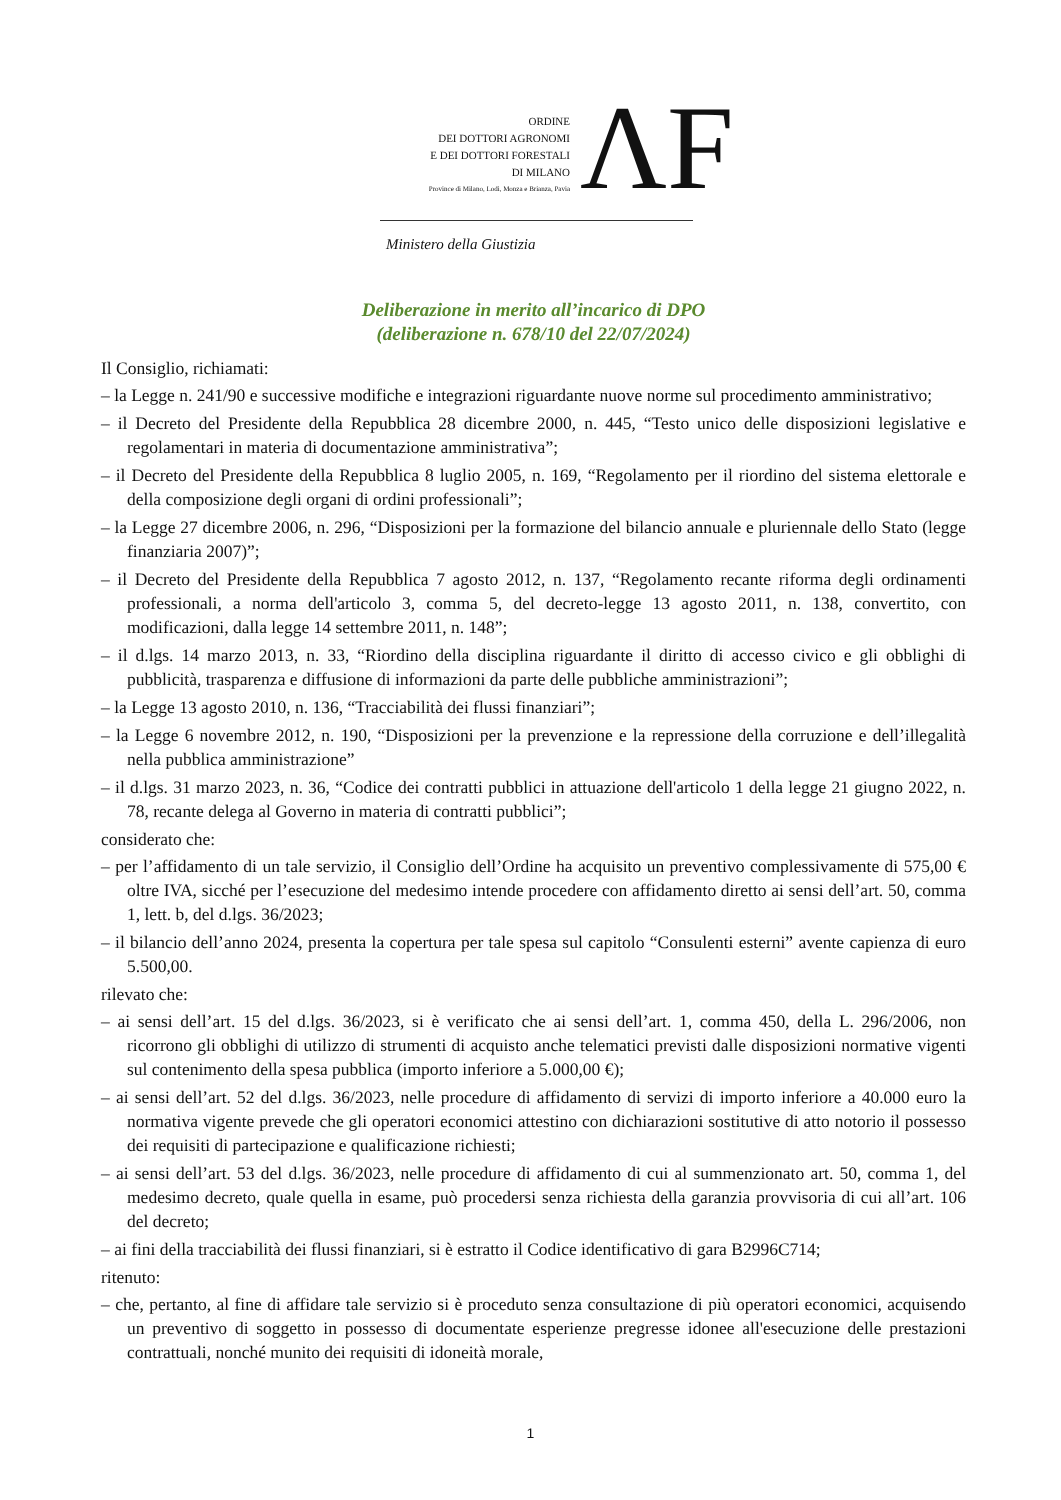ORDINE
DEI DOTTORI AGRONOMI
E DEI DOTTORI FORESTALI
DI MILANO
Province di Milano, Lodi, Monza e Brianza, Pavia
ΛF
Ministero della Giustizia
Deliberazione in merito all’incarico di DPO
(deliberazione n. 678/10 del 22/07/2024)
Il Consiglio, richiamati:
– la Legge n. 241/90 e successive modifiche e integrazioni riguardante nuove norme sul procedimento amministrativo;
– il Decreto del Presidente della Repubblica 28 dicembre 2000, n. 445, “Testo unico delle disposizioni legislative e regolamentari in materia di documentazione amministrativa”;
– il Decreto del Presidente della Repubblica 8 luglio 2005, n. 169, “Regolamento per il riordino del sistema elettorale e della composizione degli organi di ordini professionali”;
– la Legge 27 dicembre 2006, n. 296, “Disposizioni per la formazione del bilancio annuale e pluriennale dello Stato (legge finanziaria 2007)”;
– il Decreto del Presidente della Repubblica 7 agosto 2012, n. 137, “Regolamento recante riforma degli ordinamenti professionali, a norma dell'articolo 3, comma 5, del decreto-legge 13 agosto 2011, n. 138, convertito, con modificazioni, dalla legge 14 settembre 2011, n. 148”;
– il d.lgs. 14 marzo 2013, n. 33, “Riordino della disciplina riguardante il diritto di accesso civico e gli obblighi di pubblicità, trasparenza e diffusione di informazioni da parte delle pubbliche amministrazioni”;
– la Legge 13 agosto 2010, n. 136, “Tracciabilità dei flussi finanziari”;
– la Legge 6 novembre 2012, n. 190, “Disposizioni per la prevenzione e la repressione della corruzione e dell’illegalità nella pubblica amministrazione”
– il d.lgs. 31 marzo 2023, n. 36, “Codice dei contratti pubblici in attuazione dell'articolo 1 della legge 21 giugno 2022, n. 78, recante delega al Governo in materia di contratti pubblici”;
considerato che:
– per l’affidamento di un tale servizio, il Consiglio dell’Ordine ha acquisito un preventivo complessivamente di 575,00 € oltre IVA, sicché per l’esecuzione del medesimo intende procedere con affidamento diretto ai sensi dell’art. 50, comma 1, lett. b, del d.lgs. 36/2023;
– il bilancio dell’anno 2024, presenta la copertura per tale spesa sul capitolo “Consulenti esterni” avente capienza di euro 5.500,00.
rilevato che:
– ai sensi dell’art. 15 del d.lgs. 36/2023, si è verificato che ai sensi dell’art. 1, comma 450, della L. 296/2006, non ricorrono gli obblighi di utilizzo di strumenti di acquisto anche telematici previsti dalle disposizioni normative vigenti sul contenimento della spesa pubblica (importo inferiore a 5.000,00 €);
– ai sensi dell’art. 52 del d.lgs. 36/2023, nelle procedure di affidamento di servizi di importo inferiore a 40.000 euro la normativa vigente prevede che gli operatori economici attestino con dichiarazioni sostitutive di atto notorio il possesso dei requisiti di partecipazione e qualificazione richiesti;
– ai sensi dell’art. 53 del d.lgs. 36/2023, nelle procedure di affidamento di cui al summenzionato art. 50, comma 1, del medesimo decreto, quale quella in esame, può procedersi senza richiesta della garanzia provvisoria di cui all’art. 106 del decreto;
– ai fini della tracciabilità dei flussi finanziari, si è estratto il Codice identificativo di gara B2996C714;
ritenuto:
– che, pertanto, al fine di affidare tale servizio si è proceduto senza consultazione di più operatori economici, acquisendo un preventivo di soggetto in possesso di documentate esperienze pregresse idonee all'esecuzione delle prestazioni contrattuali, nonché munito dei requisiti di idoneità morale,
1